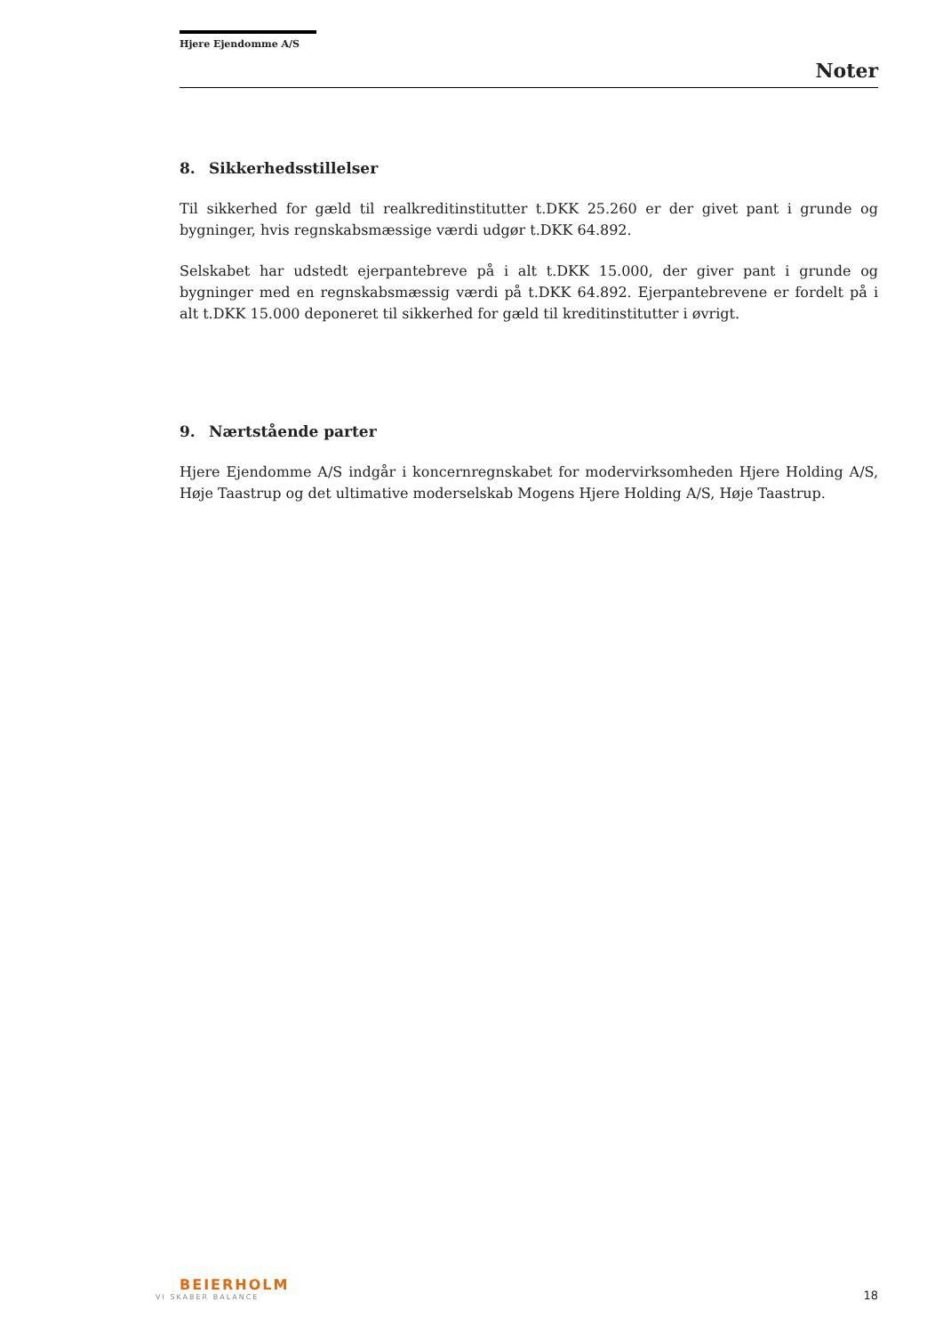Hjere Ejendomme A/S
Noter
8. Sikkerhedsstillelser
Til sikkerhed for gæld til realkreditinstitutter t.DKK 25.260 er der givet pant i grunde og bygninger, hvis regnskabsmæssige værdi udgør t.DKK 64.892.
Selskabet har udstedt ejerpantebreve på i alt t.DKK 15.000, der giver pant i grunde og bygninger med en regnskabsmæssig værdi på t.DKK 64.892. Ejerpantebrevene er fordelt på i alt t.DKK 15.000 deponeret til sikkerhed for gæld til kreditinstitutter i øvrigt.
9. Nærtstående parter
Hjere Ejendomme A/S indgår i koncernregnskabet for modervirksomheden Hjere Holding A/S, Høje Taastrup og det ultimative moderselskab Mogens Hjere Holding A/S, Høje Taastrup.
BEIERHOLM
VI SKABER BALANCE
18